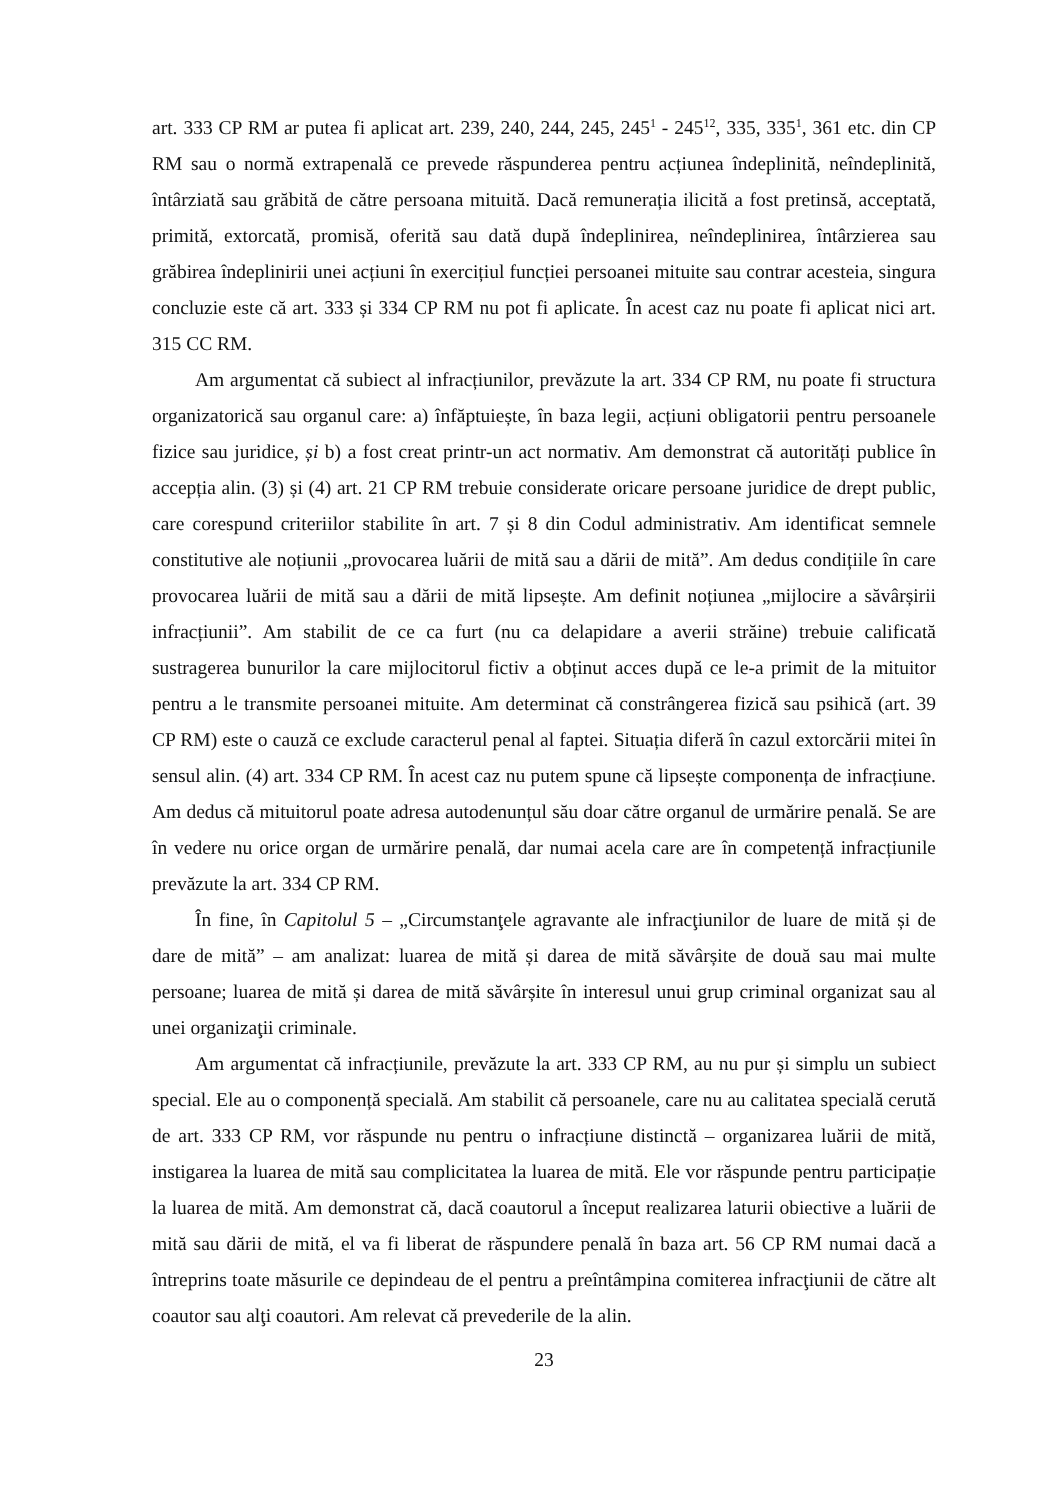art. 333 CP RM ar putea fi aplicat art. 239, 240, 244, 245, 245<sup>1</sup> - 245<sup>12</sup>, 335, 335<sup>1</sup>, 361 etc. din CP RM sau o normă extrapenală ce prevede răspunderea pentru acțiunea îndeplinită, neîndeplinită, întârziată sau grăbită de către persoana mituită. Dacă remunerația ilicită a fost pretinsă, acceptată, primită, extorcată, promisă, oferită sau dată după îndeplinirea, neîndeplinirea, întârzierea sau grăbirea îndeplinirii unei acțiuni în exercițiul funcției persoanei mituite sau contrar acesteia, singura concluzie este că art. 333 și 334 CP RM nu pot fi aplicate. În acest caz nu poate fi aplicat nici art. 315 CC RM.
Am argumentat că subiect al infracțiunilor, prevăzute la art. 334 CP RM, nu poate fi structura organizatorică sau organul care: a) înfăptuiește, în baza legii, acțiuni obligatorii pentru persoanele fizice sau juridice, și b) a fost creat printr-un act normativ. Am demonstrat că autorități publice în accepția alin. (3) și (4) art. 21 CP RM trebuie considerate oricare persoane juridice de drept public, care corespund criteriilor stabilite în art. 7 și 8 din Codul administrativ. Am identificat semnele constitutive ale noțiunii „provocarea luării de mită sau a dării de mită”. Am dedus condițiile în care provocarea luării de mită sau a dării de mită lipsește. Am definit noțiunea „mijlocire a săvârșirii infracțiunii”. Am stabilit de ce ca furt (nu ca delapidare a averii străine) trebuie calificată sustragerea bunurilor la care mijlocitorul fictiv a obținut acces după ce le-a primit de la mituitor pentru a le transmite persoanei mituite. Am determinat că constrângerea fizică sau psihică (art. 39 CP RM) este o cauză ce exclude caracterul penal al faptei. Situația diferă în cazul extorcării mitei în sensul alin. (4) art. 334 CP RM. În acest caz nu putem spune că lipsește componența de infracțiune. Am dedus că mituitorul poate adresa autodenunțul său doar către organul de urmărire penală. Se are în vedere nu orice organ de urmărire penală, dar numai acela care are în competență infracțiunile prevăzute la art. 334 CP RM.
În fine, în Capitolul 5 – „Circumstanţele agravante ale infracţiunilor de luare de mită și de dare de mită” – am analizat: luarea de mită și darea de mită săvârșite de două sau mai multe persoane; luarea de mită și darea de mită săvârșite în interesul unui grup criminal organizat sau al unei organizaţii criminale.
Am argumentat că infracțiunile, prevăzute la art. 333 CP RM, au nu pur și simplu un subiect special. Ele au o componență specială. Am stabilit că persoanele, care nu au calitatea specială cerută de art. 333 CP RM, vor răspunde nu pentru o infracțiune distinctă – organizarea luării de mită, instigarea la luarea de mită sau complicitatea la luarea de mită. Ele vor răspunde pentru participație la luarea de mită. Am demonstrat că, dacă coautorul a început realizarea laturii obiective a luării de mită sau dării de mită, el va fi liberat de răspundere penală în baza art. 56 CP RM numai dacă a întreprins toate măsurile ce depindeau de el pentru a preîntâmpina comiterea infracţiunii de către alt coautor sau alţi coautori. Am relevat că prevederile de la alin.
23